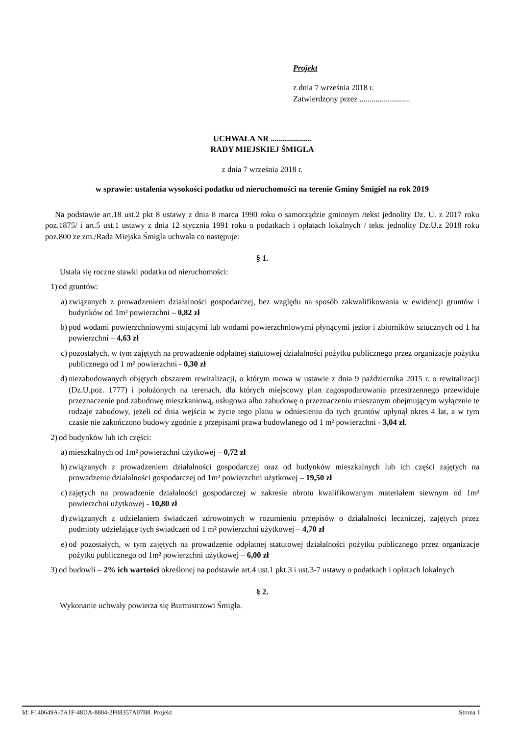Projekt
z dnia 7 września 2018 r.
Zatwierdzony przez .........................
UCHWAŁA NR ....................
RADY MIEJSKIEJ ŚMIGLA
z dnia 7 września 2018 r.
w sprawie: ustalenia wysokości podatku od nieruchomości na terenie Gminy Śmigiel na rok 2019
Na podstawie art.18 ust.2 pkt 8 ustawy z dnia 8 marca 1990 roku o samorządzie gminnym /tekst jednolity Dz. U. z 2017 roku poz.1875/ i art.5 ust.1 ustawy z dnia 12 stycznia 1991 roku o podatkach i opłatach lokalnych / tekst jednolity Dz.U.z 2018 roku poz.800 ze zm./Rada Miejska Śmigla uchwala co następuje:
§ 1.
Ustala się roczne stawki podatku od nieruchomości:
1) od gruntów:
a) związanych z prowadzeniem działalności gospodarczej, bez względu na sposób zakwalifikowania w ewidencji gruntów i budynków od 1m² powierzchni – 0,82 zł
b) pod wodami powierzchniowymi stojącymi lub wodami powierzchniowymi płynącymi jezior i zbiorników sztucznych od 1 ha powierzchni – 4,63 zł
c) pozostałych, w tym zajętych na prowadzenie odpłatnej statutowej działalności pożytku publicznego przez organizacje pożytku publicznego od 1 m² powierzchni - 0,30 zł
d) niezabudowanych objętych obszarem rewitalizacji, o którym mowa w ustawie z dnia 9 października 2015 r. o rewitalizacji (Dz.U.poz. 1777) i położonych na terenach, dla których miejscowy plan zagospodarowania przestrzennego przewiduje przeznaczenie pod zabudowę mieszkaniową, usługowa albo zabudowę o przeznaczeniu mieszanym obejmującym wyłącznie te rodzaje zabudowy, jeżeli od dnia wejścia w życie tego planu w odniesieniu do tych gruntów upłynął okres 4 lat, a w tym czasie nie zakończono budowy zgodnie z przepisami prawa budowlanego od 1 m² powierzchni - 3,04 zł.
2) od budynków lub ich części:
a) mieszkalnych od 1m² powierzchni użytkowej – 0,72 zł
b) związanych z prowadzeniem działalności gospodarczej oraz od budynków mieszkalnych lub ich części zajętych na prowadzenie działalności gospodarczej od 1m² powierzchni użytkowej – 19,50 zł
c) zajętych na prowadzenie działalności gospodarczej w zakresie obrotu kwalifikowanym materiałem siewnym od 1m² powierzchni użytkowej - 10,80 zł
d) związanych z udzielaniem świadczeń zdrowotnych w rozumieniu przepisów o działalności leczniczej, zajętych przez podmioty udzielające tych świadczeń od 1 m² powierzchni użytkowej – 4,70 zł
e) od pozostałych, w tym zajętych na prowadzenie odpłatnej statutowej działalności pożytku publicznego przez organizacje pożytku publicznego od 1m² powierzchni użytkowej – 6,00 zł
3) od budowli – 2% ich wartości określonej na podstawie art.4 ust.1 pkt.3 i ust.3-7 ustawy o podatkach i opłatach lokalnych
§ 2.
Wykonanie uchwały powierza się Burmistrzowi Śmigla.
Id: F140649A-7A1F-48DA-8804-2F08357A07B8. Projekt Strona 1